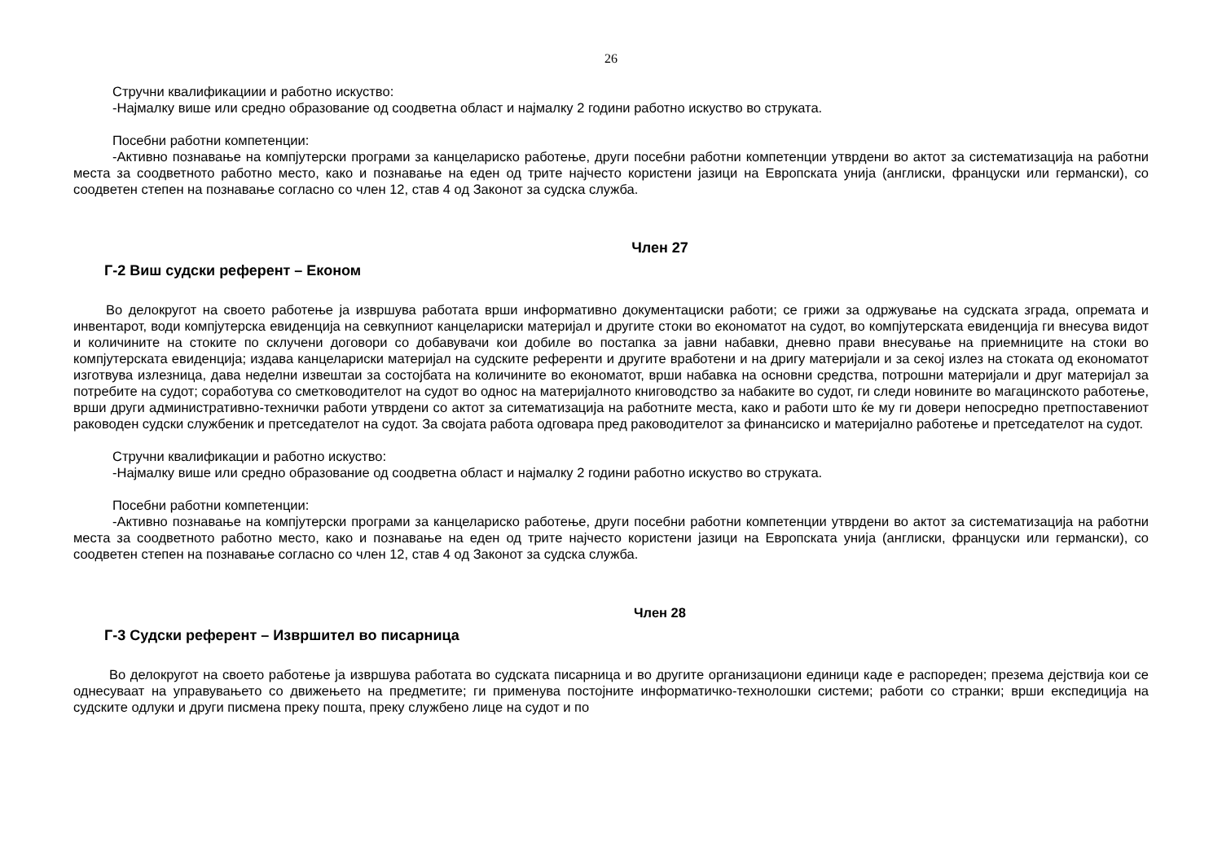26
Стручни квалификациии и работно искуство:
-Најмалку више или средно образование од соодветна област и најмалку 2 години работно искуство во струката.
Посебни работни компетенции:
-Активно познавање на компјутерски програми за канцелариско работење, други посебни работни компетенции утврдени во актот за систематизација на работни места за соодветното работно место, како и познавање на еден од трите најчесто користени јазици на Европската унија (англиски, француски или германски), со соодветен степен на познавање согласно со член 12, став 4 од Законот за судска служба.
Член 27
Г-2 Виш судски референт – Економ
Во делокругот на своето работење ја извршува работата врши информативно документациски работи; се грижи за одржување на судската зграда, опремата и инвентарот, води компјутерска евиденција на севкупниот канцелариски материјал и другите стоки во економатот на судот, во компјутерската евиденција ги внесува видот и количините на стоките по склучени договори со добавувачи кои добиле во постапка за јавни набавки, дневно прави внесување на приемниците на стоки во компјутерската евиденција; издава канцелариски материјал на судските референти и другите вработени и на дригу материјали и за секој излез на стоката од економатот изготвува излезница, дава неделни извештаи за состојбата на количините во економатот, врши набавка на основни средства, потрошни материјали и друг материјал за потребите на судот; соработува со сметководителот на судот во однос на материјалното книговодство за набаките во судот, ги следи новините во магацинското работење, врши други административно-технички работи утврдени со актот за ситематизација на работните места, како и работи што ќе му ги довери непосредно претпоставениот раководен судски службеник и претседателот на судот. За својата работа одговара пред раководителот за финансиско и материјално работење и претседателот на судот.
Стручни квалификации и работно искуство:
-Најмалку више или средно образование од соодветна област и најмалку 2 години работно искуство во струката.
Посебни работни компетенции:
-Активно познавање на компјутерски програми за канцелариско работење, други посебни работни компетенции утврдени во актот за систематизација на работни места за соодветното работно место, како и познавање на еден од трите најчесто користени јазици на Европската унија (англиски, француски или германски), со соодветен степен на познавање согласно со член 12, став 4 од Законот за судска служба.
Член 28
Г-3 Судски референт – Извршител во писарница
Во делокругот на своето работење ја извршува работата во судската писарница и во другите организациони единици каде е распореден; презема дејствија кои се однесуваат на управувањето со движењето на предметите; ги применува постојните информатичко-технолошки системи; работи со странки; врши експедиција на судските одлуки и други писмена преку пошта, преку службено лице на судот и по